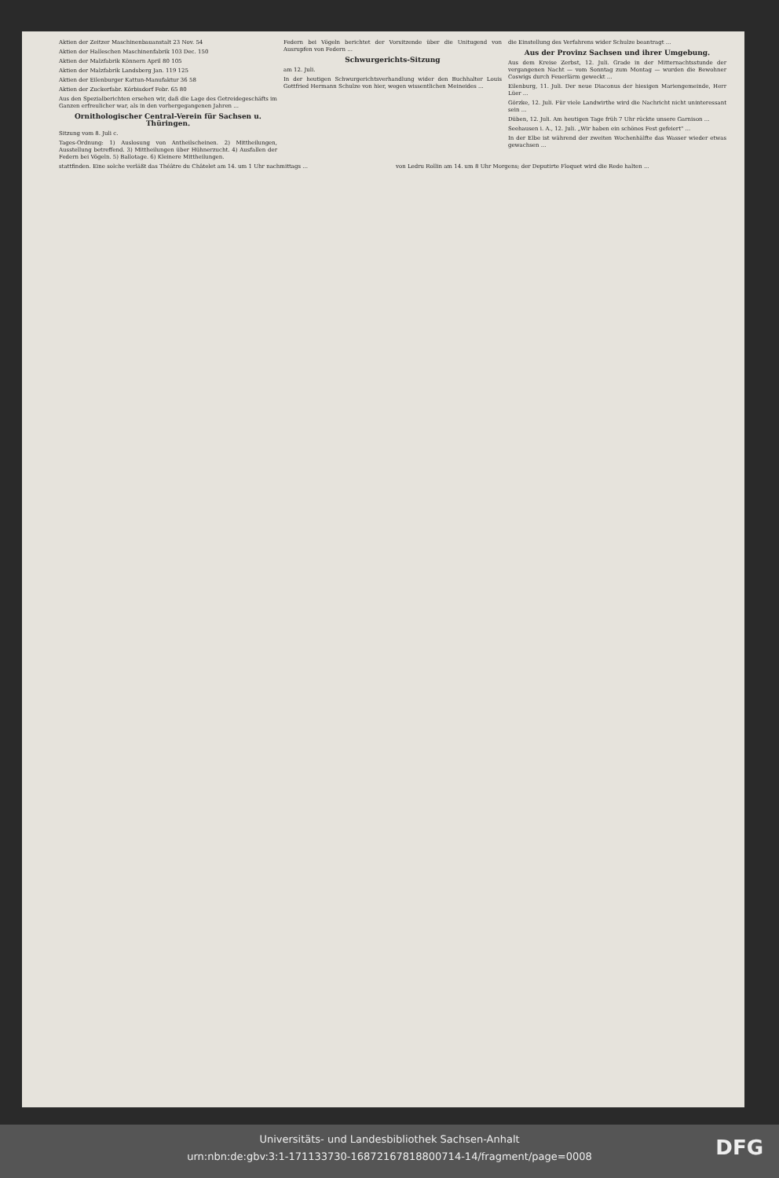Aktien der Zeitzer Maschinenbauanstalt 23 Nov. 54
Aktien der Halleschen Maschinenfabrik 103 Dec. 150
Aktien der Malzfabrik Könnern April 80 105
Aktien der Malzfabrik Landsberg Jan. 119 125
Aktien der Eilenburger Kattun-Manufaktur 36 58
Aktien der Zuckerfabr. Körbisdorf Febr. 65 80
Aus den Spezialberichten ersehen wir, daß die Lage des Getreidegeschäfts im Ganzen erfreulicher war, als in den vorhergegangenen Jahren ...
Ornithologischer Central-Verein für Sachsen u. Thüringen.
Sitzung vom 8. Juli c.
Tages-Ordnung: 1) Auslosung von Antheilscheinen. 2) Mittheilungen, Ausstellung betreffend. 3) Mittheilungen über Hühnerzucht. 4) Ausfallen der Federn bei Vögeln. 5) Ballotage. 6) Kleinere Mittheilungen.
Federn bei Vögeln berichtet der Vorsitzende über die Unitugend von Ausrupfen von Federn ...
Schwurgerichts-Sitzung
am 12. Juli.
In der heutigen Schwurgerichtsverhandlung wider den Buchhalter Louis Gottfried Hermann Schulze von hier, wegen wissentlichen Meineides ...
die Einstellung des Verfahrens wider Schulze beantragt ...
Aus der Provinz Sachsen und ihrer Umgebung.
Aus dem Kreise Zerbst, 12. Juli. Grade in der Mitternachtsstunde der vergangenen Nacht — vom Sonntag zum Montag — wurden die Bewohner Coswigs durch Feuerlärm geweckt ...
Eilenburg, 11. Juli. Der neue Diaconus der hiesigen Mariengemeinde, Herr Lüer ...
Görzke, 12. Juli. Für viele Landwirthe wird die Nachricht nicht uninteressant sein ...
Düben, 12. Juli. Am heutigen Tage früh 7 Uhr rückte unsere Garnison ...
Seehausen i. A., 12. Juli. „Wir haben ein schönes Fest gefeiert" ...
In der Elbe ist während der zweiten Wochenhälfte das Wasser wieder etwas gewachsen ...
stattfinden. Eine solche verläßt das Théâtre du Châtelet am 14. um 1 Uhr nachmittags ...
von Ledru Rollin am 14. um 8 Uhr Morgens; der Deputirte Floquet wird die Rede halten ...
Universitäts- und Landesbibliothek Sachsen-Anhalt
urn:nbn:de:gbv:3:1-171133730-16872167818800714-14/fragment/page=0008
DFG